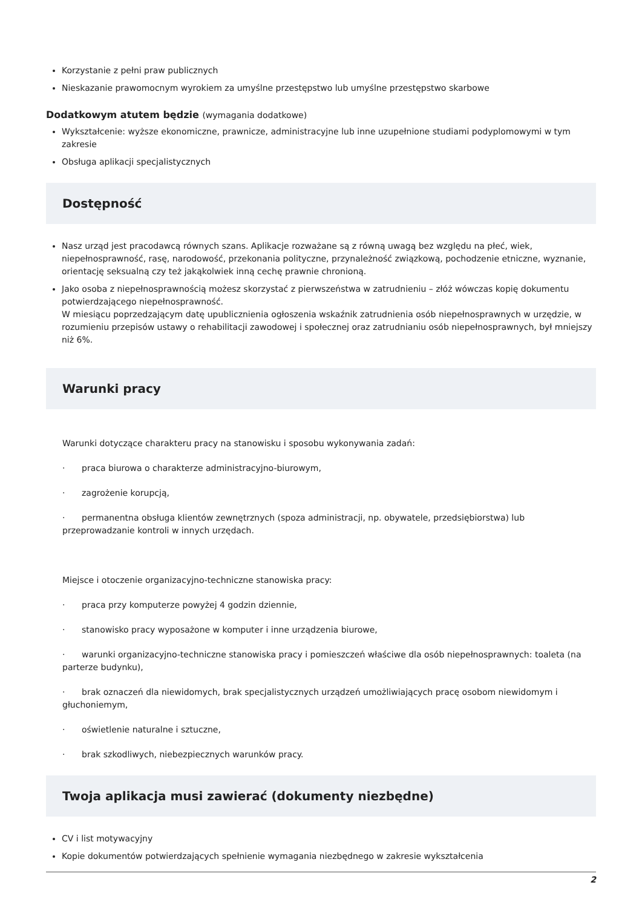Korzystanie z pełni praw publicznych
Nieskazanie prawomocnym wyrokiem za umyślne przestępstwo lub umyślne przestępstwo skarbowe
Dodatkowym atutem będzie (wymagania dodatkowe)
Wykształcenie: wyższe ekonomiczne, prawnicze, administracyjne lub inne uzupełnione studiami podyplomowymi w tym zakresie
Obsługa aplikacji specjalistycznych
Dostępność
Nasz urząd jest pracodawcą równych szans. Aplikacje rozważane są z równą uwagą bez względu na płeć, wiek, niepełnosprawność, rasę, narodowość, przekonania polityczne, przynależność związkową, pochodzenie etniczne, wyznanie, orientację seksualną czy też jakąkolwiek inną cechę prawnie chronioną.
Jako osoba z niepełnosprawnością możesz skorzystać z pierwszeństwa w zatrudnieniu – złóż wówczas kopię dokumentu potwierdzającego niepełnosprawność.
W miesiącu poprzedzającym datę upublicznienia ogłoszenia wskaźnik zatrudnienia osób niepełnosprawnych w urzędzie, w rozumieniu przepisów ustawy o rehabilitacji zawodowej i społecznej oraz zatrudnianiu osób niepełnosprawnych, był mniejszy niż 6%.
Warunki pracy
Warunki dotyczące charakteru pracy na stanowisku i sposobu wykonywania zadań:
· praca biurowa o charakterze administracyjno-biurowym,
· zagrożenie korupcją,
· permanentna obsługa klientów zewnętrznych (spoza administracji, np. obywatele, przedsiębiorstwa) lub przeprowadzanie kontroli w innych urzędach.
Miejsce i otoczenie organizacyjno-techniczne stanowiska pracy:
· praca przy komputerze powyżej 4 godzin dziennie,
· stanowisko pracy wyposażone w komputer i inne urządzenia biurowe,
· warunki organizacyjno-techniczne stanowiska pracy i pomieszczeń właściwe dla osób niepełnosprawnych: toaleta (na parterze budynku),
· brak oznaczeń dla niewidomych, brak specjalistycznych urządzeń umożliwiających pracę osobom niewidomym i głuchoniemym,
· oświetlenie naturalne i sztuczne,
· brak szkodliwych, niebezpiecznych warunków pracy.
Twoja aplikacja musi zawierać (dokumenty niezbędne)
CV i list motywacyjny
Kopie dokumentów potwierdzających spełnienie wymagania niezbędnego w zakresie wykształcenia
2